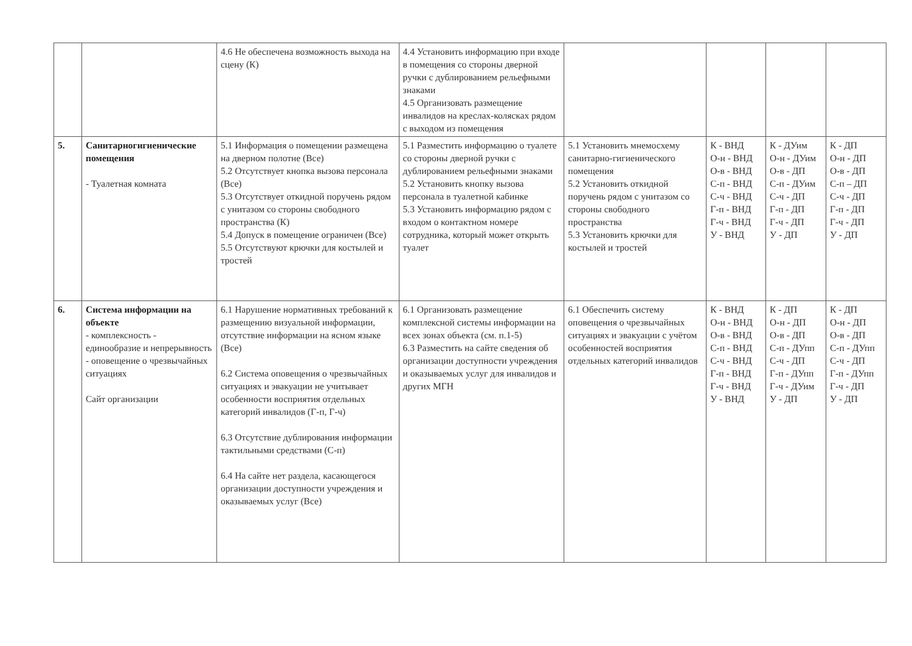| | | 4.6 Не обеспечена возможность выхода на сцену (К) | 4.4 Установить информацию при входе в помещения со стороны дверной ручки с дублированием рельефными знаками 4.5 Организовать размещение инвалидов на креслах-колясках рядом с выходом из помещения | | | | |
| 5. | Санитарногигиенические помещения - Туалетная комната | 5.1 Информация о помещении размещена на дверном полотне (Все) 5.2 Отсутствует кнопка вызова персонала (Все) 5.3 Отсутствует откидной поручень рядом с унитазом со стороны свободного пространства (К) 5.4 Допуск в помещение ограничен (Все) 5.5 Отсутствуют крючки для костылей и тростей | 5.1 Разместить информацию о туалете со стороны дверной ручки с дублированием рельефными знаками 5.2 Установить кнопку вызова персонала в туалетной кабинке 5.3 Установить информацию рядом с входом о контактном номере сотрудника, который может открыть туалет | 5.1 Установить мнемосхему санитарно-гигиенического помещения 5.2 Установить откидной поручень рядом с унитазом со стороны свободного пространства 5.3 Установить крючки для костылей и тростей | К - ВНД О-н - ВНД О-в - ВНД С-п - ВНД С-ч - ВНД Г-п - ВНД Г-ч - ВНД У - ВНД | К - ДУим О-н - ДУим О-в - ДП С-п - ДУим С-ч - ДП Г-п - ДП Г-ч - ДП У - ДП | К - ДП О-н - ДП О-в - ДП С-п – ДП С-ч - ДП Г-п - ДП Г-ч - ДП У - ДП |
| 6. | Система информации на объекте - комплексность - единообразие и непрерывность - оповещение о чрезвычайных ситуациях Сайт организации | 6.1 Нарушение нормативных требований к размещению визуальной информации, отсутствие информации на ясном языке (Все) 6.2 Система оповещения о чрезвычайных ситуациях и эвакуации не учитывает особенности восприятия отдельных категорий инвалидов (Г-п, Г-ч) 6.3 Отсутствие дублирования информации тактильными средствами (С-п) 6.4 На сайте нет раздела, касающегося организации доступности учреждения и оказываемых услуг (Все) | 6.1 Организовать размещение комплексной системы информации на всех зонах объекта (см. п.1-5) 6.3 Разместить на сайте сведения об организации доступности учреждения и оказываемых услуг для инвалидов и других МГН | 6.1 Обеспечить систему оповещения о чрезвычайных ситуациях и эвакуации с учётом особенностей восприятия отдельных категорий инвалидов | К - ВНД О-н - ВНД О-в - ВНД С-п - ВНД С-ч - ВНД Г-п - ВНД Г-ч - ВНД У - ВНД | К - ДП О-н - ДП О-в - ДП С-п - ДУпп С-ч - ДП Г-п - ДУпп Г-ч - ДУим У - ДП | К - ДП О-н - ДП О-в - ДП С-п - ДУпп С-ч - ДП Г-п - ДУпп Г-ч - ДП У - ДП |